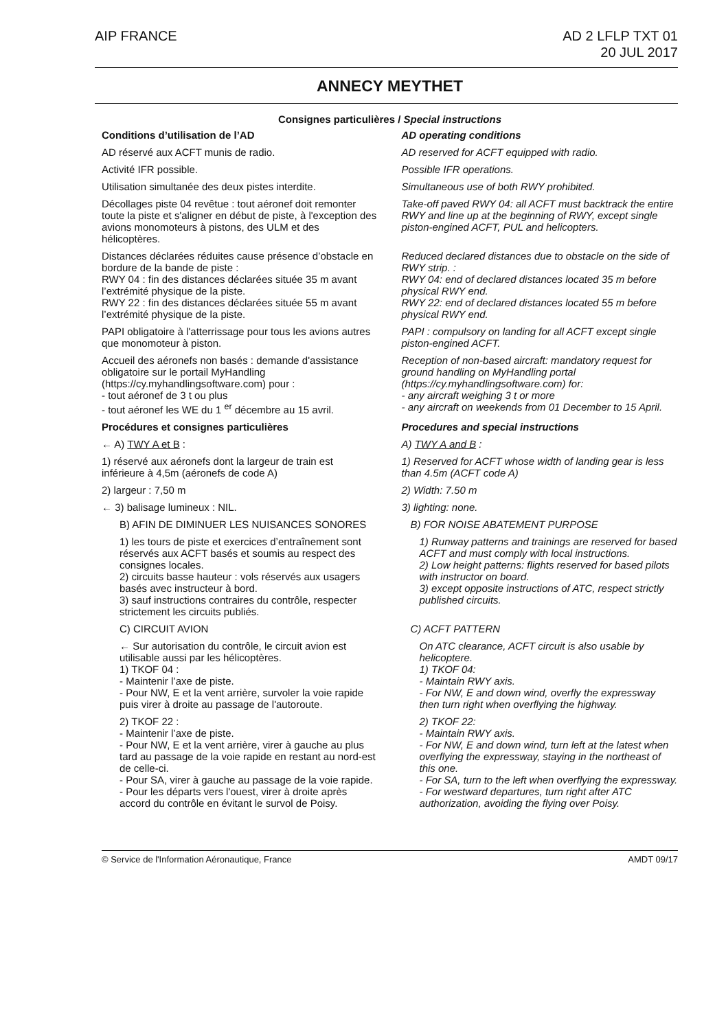AIP FRANCE AD 2 LFLP TXT 01
20 JUL 2017
ANNECY MEYTHET
Consignes particulières / Special instructions
Conditions d’utilisation de l’AD
AD operating conditions
AD réservé aux ACFT munis de radio.
AD reserved for ACFT equipped with radio.
Activité IFR possible. Possible IFR operations.
Utilisation simultanée des deux pistes interdite.
Simultaneous use of both RWY prohibited.
Décollages piste 04 revêtue : tout aéronef doit remonter toute la piste et s'aligner en début de piste, à l'exception des avions monomoteurs à pistons, des ULM et des hélicoptères.
Take-off paved RWY 04: all ACFT must backtrack the entire RWY and line up at the beginning of RWY, except single piston-engined ACFT, PUL and helicopters.
Distances déclarées réduites cause présence d’obstacle en bordure de la bande de piste :
RWY 04 : fin des distances déclarées située 35 m avant l’extrémité physique de la piste.
RWY 22 : fin des distances déclarées située 55 m avant l’extrémité physique de la piste.
Reduced declared distances due to obstacle on the side of RWY strip. :
RWY 04: end of declared distances located 35 m before physical RWY end.
RWY 22: end of declared distances located 55 m before physical RWY end.
PAPI obligatoire à l'atterrissage pour tous les avions autres que monomoteur à piston.
PAPI : compulsory on landing for all ACFT except single piston-engined ACFT.
Accueil des aéronefs non basés : demande d'assistance obligatoire sur le portail MyHandling (https://cy.myhandlingsoftware.com) pour :
- tout aéronef de 3 t ou plus
- tout aéronef les WE du 1 <sup>er</sup> décembre au 15 avril.
Reception of non-based aircraft: mandatory request for ground handling on MyHandling portal (https://cy.myhandlingsoftware.com) for:
- any aircraft weighing 3 t or more
- any aircraft on weekends from 01 December to 15 April.
Procédures et consignes particulières
Procedures and special instructions
← A) TWY A et B : A) TWY A and B :
1) réservé aux aéronefs dont la largeur de train est inférieure à 4,5m (aéronefs de code A)
1) Reserved for ACFT whose width of landing gear is less than 4.5m (ACFT code A)
2) largeur : 7,50 m 2) Width: 7.50 m
← 3) balisage lumineux : NIL. 3) lighting: none.
B) AFIN DE DIMINUER LES NUISANCES SONORES
B) FOR NOISE ABATEMENT PURPOSE
1) les tours de piste et exercices d’entraînement sont réservés aux ACFT basés et soumis au respect des consignes locales.
2) circuits basse hauteur : vols réservés aux usagers basés avec instructeur à bord.
3) sauf instructions contraires du contrôle, respecter strictement les circuits publiés.
1) Runway patterns and trainings are reserved for based ACFT and must comply with local instructions.
2) Low height patterns: flights reserved for based pilots with instructor on board.
3) except opposite instructions of ATC, respect strictly published circuits.
C) CIRCUIT AVION C) ACFT PATTERN
← Sur autorisation du contrôle, le circuit avion est utilisable aussi par les hélicoptères.
1) TKOF 04 :
- Maintenir l’axe de piste.
- Pour NW, E et la vent arrière, survoler la voie rapide puis virer à droite au passage de l'autoroute.
On ATC clearance, ACFT circuit is also usable by helicoptere.
1) TKOF 04:
- Maintain RWY axis.
- For NW, E and down wind, overfly the expressway then turn right when overflying the highway.
2) TKOF 22 :
- Maintenir l’axe de piste.
- Pour NW, E et la vent arrière, virer à gauche au plus tard au passage de la voie rapide en restant au nord-est de celle-ci.
- Pour SA, virer à gauche au passage de la voie rapide.
- Pour les départs vers l'ouest, virer à droite après accord du contrôle en évitant le survol de Poisy.
2) TKOF 22:
- Maintain RWY axis.
- For NW, E and down wind, turn left at the latest when overflying the expressway, staying in the northeast of this one.
- For SA, turn to the left when overflying the expressway.
- For westward departures, turn right after ATC authorization, avoiding the flying over Poisy.
© Service de l'Information Aéronautique, France AMDT 09/17